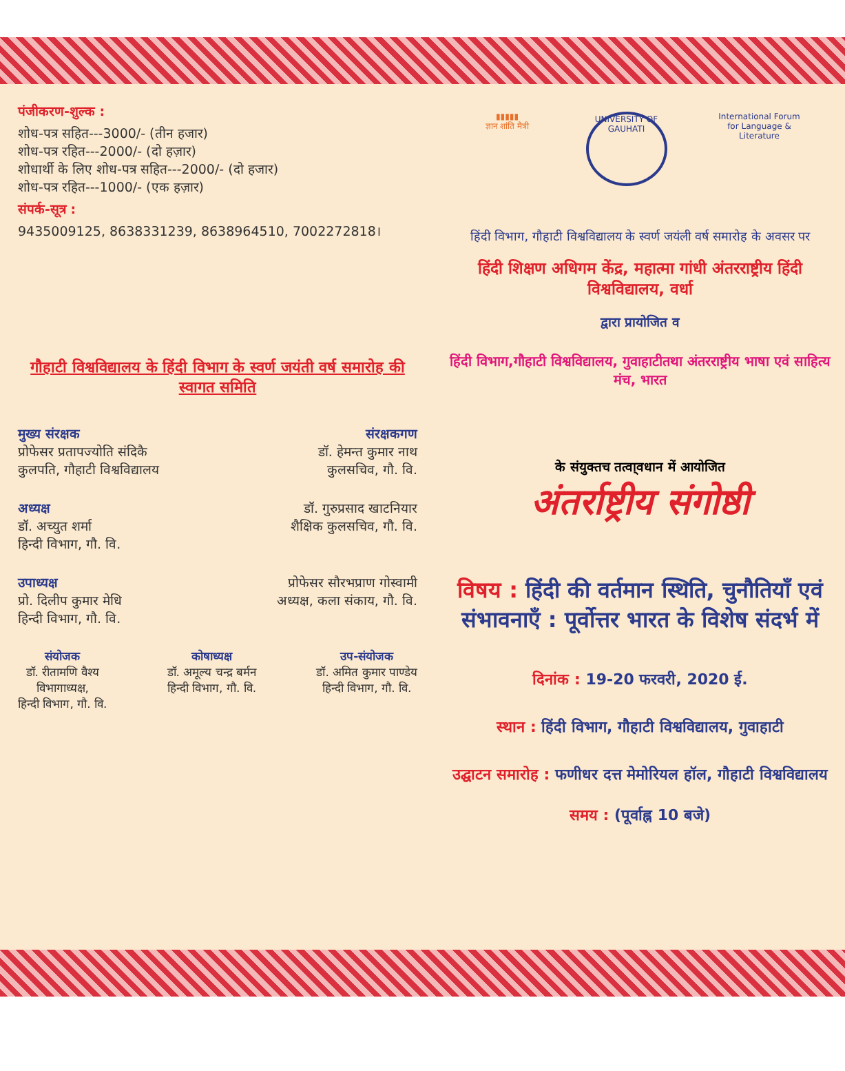पंजीकरण-शुल्क :
शोध-पत्र सहित---3000/- (तीन हजार)
शोध-पत्र रहित---2000/- (दो हज़ार)
शोधार्थी के लिए शोध-पत्र सहित---2000/- (दो हजार)
शोध-पत्र रहित---1000/- (एक हज़ार)
संपर्क-सूत्र :
9435009125, 8638331239, 8638964510, 7002272818।
गौहाटी विश्वविद्यालय के हिंदी विभाग के स्वर्ण जयंती वर्ष समारोह की स्वागत समिति
मुख्य संरक्षक संरक्षकगण
प्रोफेसर प्रतापज्योति संदिकै
कुलपति, गौहाटी विश्वविद्यालय डॉ. हेमन्त कुमार नाथ
कुलसचिव, गौ. वि.
अध्यक्ष
डॉ. अच्युत शर्मा
हिन्दी विभाग, गौ. वि. डॉ. गुरुप्रसाद खाटनियार
शैक्षिक कुलसचिव, गौ. वि.
उपाध्यक्ष
प्रो. दिलीप कुमार मेधि
हिन्दी विभाग, गौ. वि. प्रोफेसर सौरभप्राण गोस्वामी
अध्यक्ष, कला संकाय, गौ. वि.
संयोजक
डॉ. रीतामणि वैश्य
विभागाध्यक्ष,
हिन्दी विभाग, गौ. वि. कोषाध्यक्ष
डॉ. अमूल्य चन्द्र बर्मन
हिन्दी विभाग, गौ. वि. उप-संयोजक
डॉ. अमित कुमार पाण्डेय
हिन्दी विभाग, गौ. वि.
▮▮▮▮▮
ज्ञान शांति मैत्री
UNIVERSITY OF GAUHATI
International Forum
for Language & Literature
हिंदी विभाग, गौहाटी विश्वविद्यालय के स्वर्ण जयंली वर्ष समारोह के अवसर पर
हिंदी शिक्षण अधिगम केंद्र, महात्मा गांधी अंतरराष्ट्रीय हिंदी विश्वविद्यालय, वर्धा
द्वारा प्रायोजित व
हिंदी विभाग,गौहाटी विश्वविद्यालय, गुवाहाटीतथा अंतरराष्ट्रीय भाषा एवं साहित्य मंच, भारत
के संयुक्तच तत्वा्वधान में आयोजित
अंतर्राष्ट्रीय संगोष्ठी
विषय : हिंदी की वर्तमान स्थिति, चुनौतियाँ एवं संभावनाएँ : पूर्वोत्तर भारत के विशेष संदर्भ में
दिनांक : 19-20 फरवरी, 2020 ई.
स्थान : हिंदी विभाग, गौहाटी विश्वविद्यालय, गुवाहाटी
उद्घाटन समारोह : फणीधर दत्त मेमोरियल हॉल, गौहाटी विश्वविद्यालय
समय : (पूर्वाह्न 10 बजे)